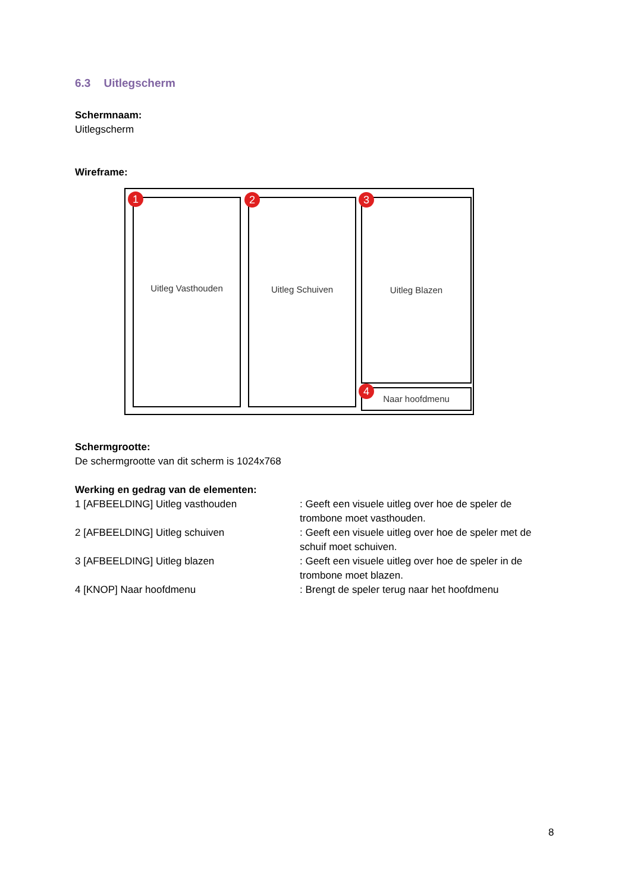6.3 Uitlegscherm
Schermnaam:
Uitlegscherm
Wireframe:
Uitleg Vasthouden Uitleg Schuiven Uitleg Blazen
Naar hoofdmenu
1 2 3
4
Schermgrootte:
De schermgrootte van dit scherm is 1024x768
Werking en gedrag van de elementen:
1 [AFBEELDING] Uitleg vasthouden : Geeft een visuele uitleg over hoe de speler de trombone moet vasthouden.
2 [AFBEELDING] Uitleg schuiven : Geeft een visuele uitleg over hoe de speler met de schuif moet schuiven.
3 [AFBEELDING] Uitleg blazen : Geeft een visuele uitleg over hoe de speler in de trombone moet blazen.
4 [KNOP] Naar hoofdmenu : Brengt de speler terug naar het hoofdmenu
8